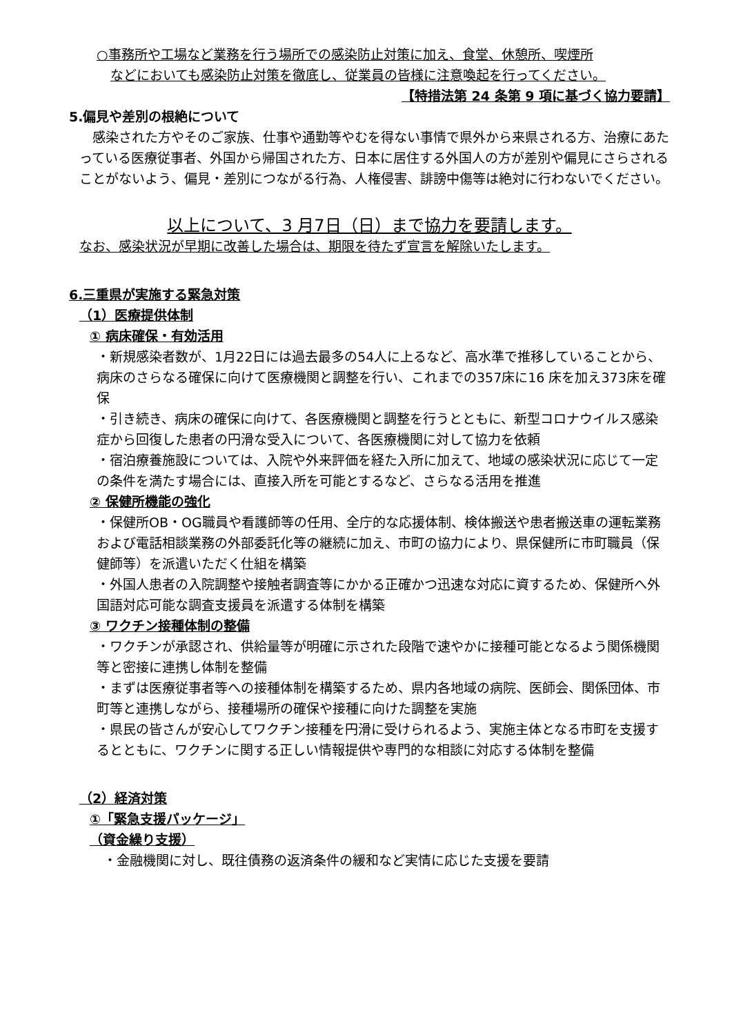○事務所や工場など業務を行う場所での感染防止対策に加え、食堂、休憩所、喫煙所
などにおいても感染防止対策を徹底し、従業員の皆様に注意喚起を行ってください。
【特措法第 24 条第 9 項に基づく協力要請】
5.偏見や差別の根絶について
　感染された方やそのご家族、仕事や通勤等やむを得ない事情で県外から来県される方、治療にあたっている医療従事者、外国から帰国された方、日本に居住する外国人の方が差別や偏見にさらされることがないよう、偏見・差別につながる行為、人権侵害、誹謗中傷等は絶対に行わないでください。
以上について、3 月7日（日）まで協力を要請します。
なお、感染状況が早期に改善した場合は、期限を待たず宣言を解除いたします。
6.三重県が実施する緊急対策
（1）医療提供体制
① 病床確保・有効活用
・新規感染者数が、1月22日には過去最多の54人に上るなど、高水準で推移していることから、病床のさらなる確保に向けて医療機関と調整を行い、これまでの357床に16 床を加え373床を確保
・引き続き、病床の確保に向けて、各医療機関と調整を行うとともに、新型コロナウイルス感染症から回復した患者の円滑な受入について、各医療機関に対して協力を依頼
・宿泊療養施設については、入院や外来評価を経た入所に加えて、地域の感染状況に応じて一定の条件を満たす場合には、直接入所を可能とするなど、さらなる活用を推進
② 保健所機能の強化
・保健所OB・OG職員や看護師等の任用、全庁的な応援体制、検体搬送や患者搬送車の運転業務および電話相談業務の外部委託化等の継続に加え、市町の協力により、県保健所に市町職員（保健師等）を派遣いただく仕組を構築
・外国人患者の入院調整や接触者調査等にかかる正確かつ迅速な対応に資するため、保健所へ外国語対応可能な調査支援員を派遣する体制を構築
③ ワクチン接種体制の整備
・ワクチンが承認され、供給量等が明確に示された段階で速やかに接種可能となるよう関係機関等と密接に連携し体制を整備
・まずは医療従事者等への接種体制を構築するため、県内各地域の病院、医師会、関係団体、市町等と連携しながら、接種場所の確保や接種に向けた調整を実施
・県民の皆さんが安心してワクチン接種を円滑に受けられるよう、実施主体となる市町を支援するとともに、ワクチンに関する正しい情報提供や専門的な相談に対応する体制を整備
（2）経済対策
①「緊急支援パッケージ」
（資金繰り支援）
・金融機関に対し、既往債務の返済条件の緩和など実情に応じた支援を要請